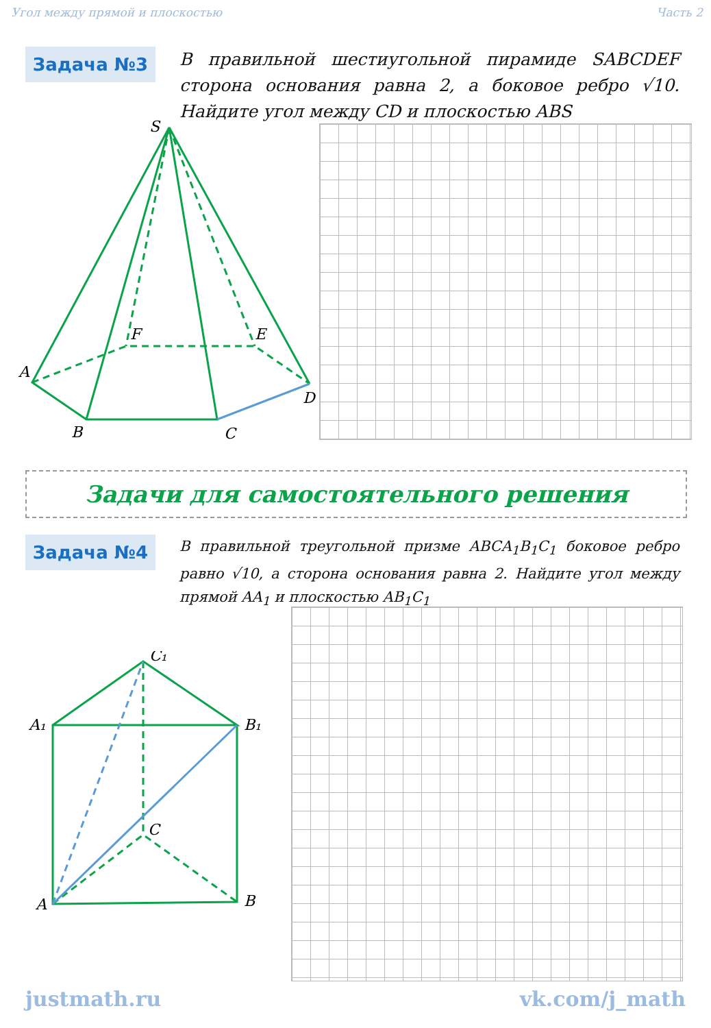Угол между прямой и плоскостью Часть 2
Задача №3
В правильной шестиугольной пирамиде SABCDEF сторона основания равна 2, а боковое ребро √10. Найдите угол между CD и плоскостью ABS
S
A
B
C
D
E
F
Задачи для самостоятельного решения
Задача №4
В правильной треугольной призме ABCA<sub>1</sub>B<sub>1</sub>C<sub>1</sub> боковое ребро равно √10, а сторона основания равна 2. Найдите угол между прямой AA<sub>1</sub> и плоскостью AB<sub>1</sub>C<sub>1</sub>
C₁
A₁
B₁
C
A
B
justmath.ru vk.com/j_math